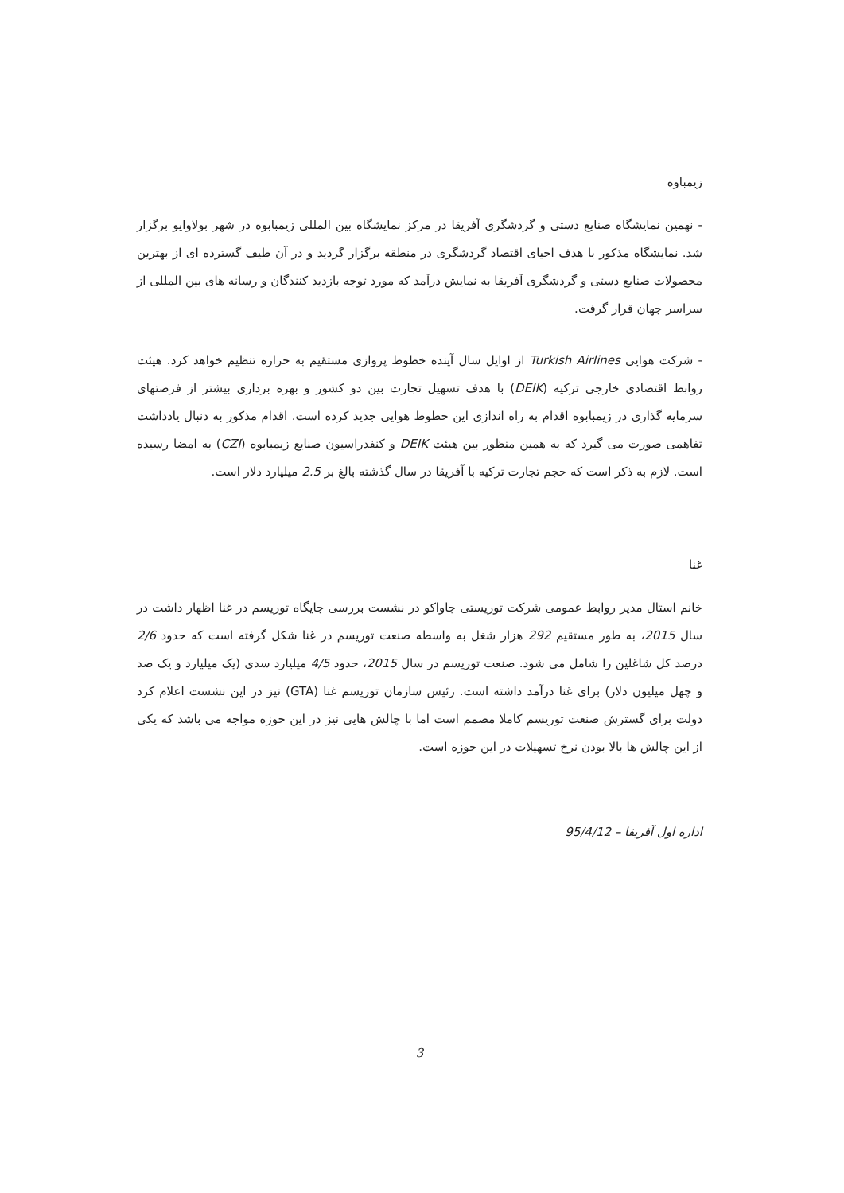زیمباوه
- نهمین نمایشگاه صنایع دستی و گردشگری آفریقا در مرکز نمایشگاه بین المللی زیمبابوه در شهر بولاوایو برگزار شد. نمایشگاه مذکور با هدف احیای اقتصاد گردشگری در منطقه برگزار گردید و در آن طیف گسترده ای از بهترین محصولات صنایع دستی و گردشگری آفریقا به نمایش درآمد که مورد توجه بازدید کنندگان و رسانه های بین المللی از سراسر جهان قرار گرفت.
- شرکت هوایی Turkish Airlines از اوایل سال آینده خطوط پروازی مستقیم به حراره تنظیم خواهد کرد. هیئت روابط اقتصادی خارجی ترکیه (DEIK) با هدف تسهیل تجارت بین دو کشور و بهره برداری بیشتر از فرصتهای سرمایه گذاری در زیمبابوه اقدام به راه اندازی این خطوط هوایی جدید کرده است. اقدام مذکور به دنبال یادداشت تفاهمی صورت می گیرد که به همین منظور بین هیئت DEIK و کنفدراسیون صنایع زیمبابوه (CZI) به امضا رسیده است. لازم به ذکر است که حجم تجارت ترکیه با آفریقا در سال گذشته بالغ بر 2.5 میلیارد دلار است.
غنا
خانم استال مدیر روابط عمومی شرکت توریستی جاواکو در نشست بررسی جایگاه توریسم در غنا اظهار داشت در سال 2015، به طور مستقیم 292 هزار شغل به واسطه صنعت توریسم در غنا شکل گرفته است که حدود 2/6 درصد کل شاغلین را شامل می شود. صنعت توریسم در سال 2015، حدود 4/5 میلیارد سدی (یک میلیارد و یک صد و چهل میلیون دلار) برای غنا درآمد داشته است. رئیس سازمان توریسم غنا (GTA) نیز در این نشست اعلام کرد دولت برای گسترش صنعت توریسم کاملا مصمم است اما با چالش هایی نیز در این حوزه مواجه می باشد که یکی از این چالش ها بالا بودن نرخ تسهیلات در این حوزه است.
اداره اول آفریقا – 95/4/12
3